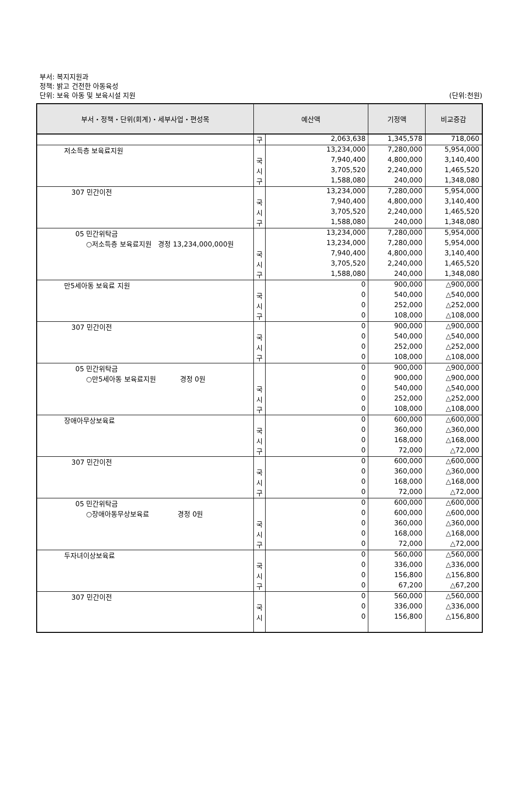부서: 복지지원과
정책: 밝고 건전한 아동육성
단위: 보육 아동 및 보육시설 지원
(단위:천원)
| 부서・정책・단위(회계)・세부사업・편성목 | 예산액 | | 기정액 | 비교증감 |
| --- | --- | --- | --- | --- |
| | 구 | 2,063,638 | 1,345,578 | 718,060 |
| 저소득층 보육료지원 | | 13,234,000 | 7,280,000 | 5,954,000 |
| | 국 | 7,940,400 | 4,800,000 | 3,140,400 |
| | 시 | 3,705,520 | 2,240,000 | 1,465,520 |
| | 구 | 1,588,080 | 240,000 | 1,348,080 |
| 307 민간이전 | | 13,234,000 | 7,280,000 | 5,954,000 |
| | 국 | 7,940,400 | 4,800,000 | 3,140,400 |
| | 시 | 3,705,520 | 2,240,000 | 1,465,520 |
| | 구 | 1,588,080 | 240,000 | 1,348,080 |
| 05 민간위탁금 | | 13,234,000 | 7,280,000 | 5,954,000 |
| ○저소득층 보육료지원 경정 13,234,000,000원 | | 13,234,000 | 7,280,000 | 5,954,000 |
| | 국 | 7,940,400 | 4,800,000 | 3,140,400 |
| | 시 | 3,705,520 | 2,240,000 | 1,465,520 |
| | 구 | 1,588,080 | 240,000 | 1,348,080 |
| 만5세아동 보육료 지원 | | 0 | 900,000 | △900,000 |
| | 국 | 0 | 540,000 | △540,000 |
| | 시 | 0 | 252,000 | △252,000 |
| | 구 | 0 | 108,000 | △108,000 |
| 307 민간이전 | | 0 | 900,000 | △900,000 |
| | 국 | 0 | 540,000 | △540,000 |
| | 시 | 0 | 252,000 | △252,000 |
| | 구 | 0 | 108,000 | △108,000 |
| 05 민간위탁금 | | 0 | 900,000 | △900,000 |
| ○만5세아동 보육료지원 경정 0원 | | 0 | 900,000 | △900,000 |
| | 국 | 0 | 540,000 | △540,000 |
| | 시 | 0 | 252,000 | △252,000 |
| | 구 | 0 | 108,000 | △108,000 |
| 장애아무상보육료 | | 0 | 600,000 | △600,000 |
| | 국 | 0 | 360,000 | △360,000 |
| | 시 | 0 | 168,000 | △168,000 |
| | 구 | 0 | 72,000 | △72,000 |
| 307 민간이전 | | 0 | 600,000 | △600,000 |
| | 국 | 0 | 360,000 | △360,000 |
| | 시 | 0 | 168,000 | △168,000 |
| | 구 | 0 | 72,000 | △72,000 |
| 05 민간위탁금 | | 0 | 600,000 | △600,000 |
| ○장애아동무상보육료 경정 0원 | | 0 | 600,000 | △600,000 |
| | 국 | 0 | 360,000 | △360,000 |
| | 시 | 0 | 168,000 | △168,000 |
| | 구 | 0 | 72,000 | △72,000 |
| 두자녀이상보육료 | | 0 | 560,000 | △560,000 |
| | 국 | 0 | 336,000 | △336,000 |
| | 시 | 0 | 156,800 | △156,800 |
| | 구 | 0 | 67,200 | △67,200 |
| 307 민간이전 | | 0 | 560,000 | △560,000 |
| | 국 | 0 | 336,000 | △336,000 |
| | 시 | 0 | 156,800 | △156,800 |